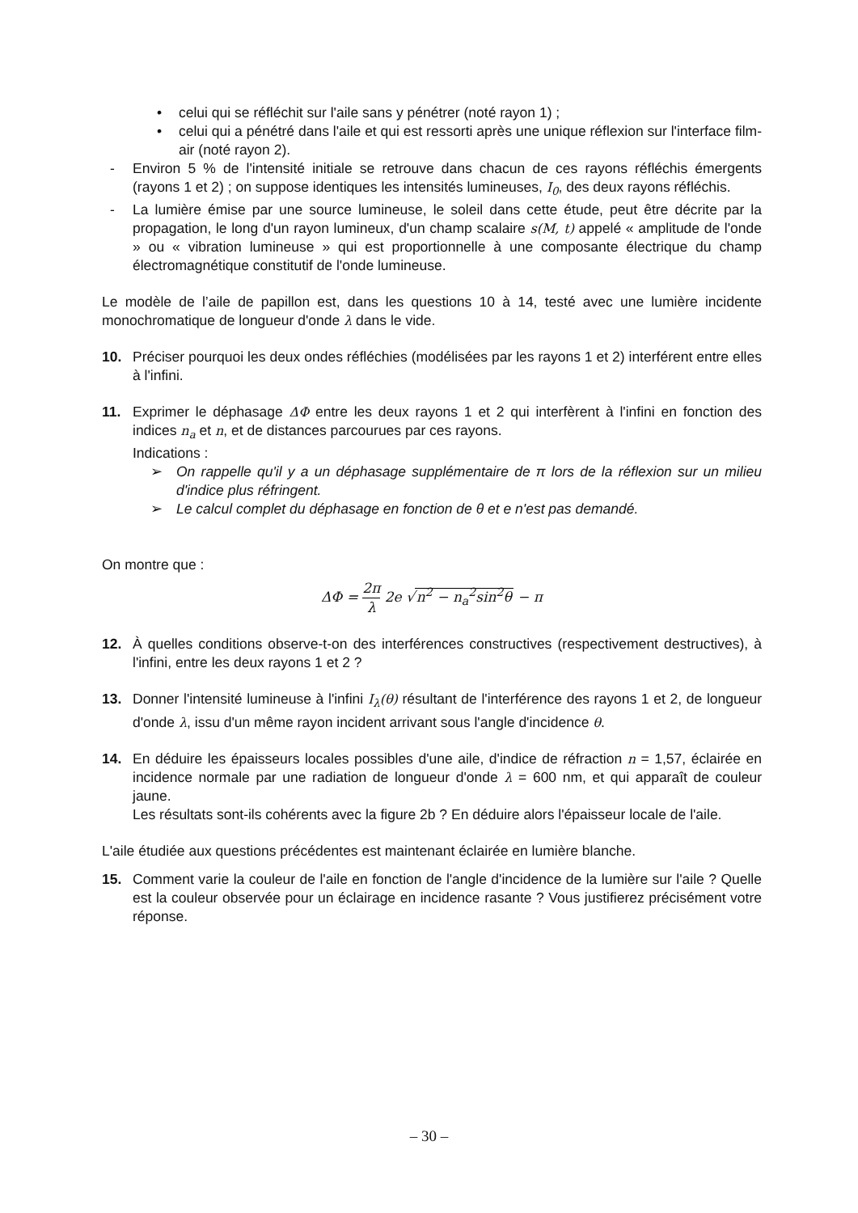• celui qui se réfléchit sur l'aile sans y pénétrer (noté rayon 1) ;
• celui qui a pénétré dans l'aile et qui est ressorti après une unique réflexion sur l'interface film-air (noté rayon 2).
- Environ 5 % de l'intensité initiale se retrouve dans chacun de ces rayons réfléchis émergents (rayons 1 et 2) ; on suppose identiques les intensités lumineuses, I<sub>0</sub>, des deux rayons réfléchis.
- La lumière émise par une source lumineuse, le soleil dans cette étude, peut être décrite par la propagation, le long d'un rayon lumineux, d'un champ scalaire s(M, t) appelé « amplitude de l'onde » ou « vibration lumineuse » qui est proportionnelle à une composante électrique du champ électromagnétique constitutif de l'onde lumineuse.
Le modèle de l’aile de papillon est, dans les questions 10 à 14, testé avec une lumière incidente monochromatique de longueur d'onde λ dans le vide.
10. Préciser pourquoi les deux ondes réfléchies (modélisées par les rayons 1 et 2) interférent entre elles à l'infini.
11. Exprimer le déphasage ΔΦ entre les deux rayons 1 et 2 qui interfèrent à l'infini en fonction des indices n<sub>a</sub> et n, et de distances parcourues par ces rayons.
Indications :
➢ On rappelle qu'il y a un déphasage supplémentaire de π lors de la réflexion sur un milieu d'indice plus réfringent.
➢ Le calcul complet du déphasage en fonction de θ et e n'est pas demandé.
On montre que :
ΔΦ = 2π λ 2e √n<sup>2</sup> − n<sub>a</sub><sup>2</sup>sin<sup>2</sup>θ − π
12. À quelles conditions observe-t-on des interférences constructives (respectivement destructives), à l'infini, entre les deux rayons 1 et 2 ?
13. Donner l'intensité lumineuse à l'infini I<sub>λ</sub>(θ) résultant de l'interférence des rayons 1 et 2, de longueur d'onde λ, issu d'un même rayon incident arrivant sous l'angle d'incidence θ.
14. En déduire les épaisseurs locales possibles d'une aile, d'indice de réfraction n = 1,57, éclairée en incidence normale par une radiation de longueur d'onde λ = 600 nm, et qui apparaît de couleur jaune.
Les résultats sont-ils cohérents avec la figure 2b ? En déduire alors l'épaisseur locale de l'aile.
L'aile étudiée aux questions précédentes est maintenant éclairée en lumière blanche.
15. Comment varie la couleur de l'aile en fonction de l'angle d'incidence de la lumière sur l'aile ? Quelle est la couleur observée pour un éclairage en incidence rasante ? Vous justifierez précisément votre réponse.
– 30 –